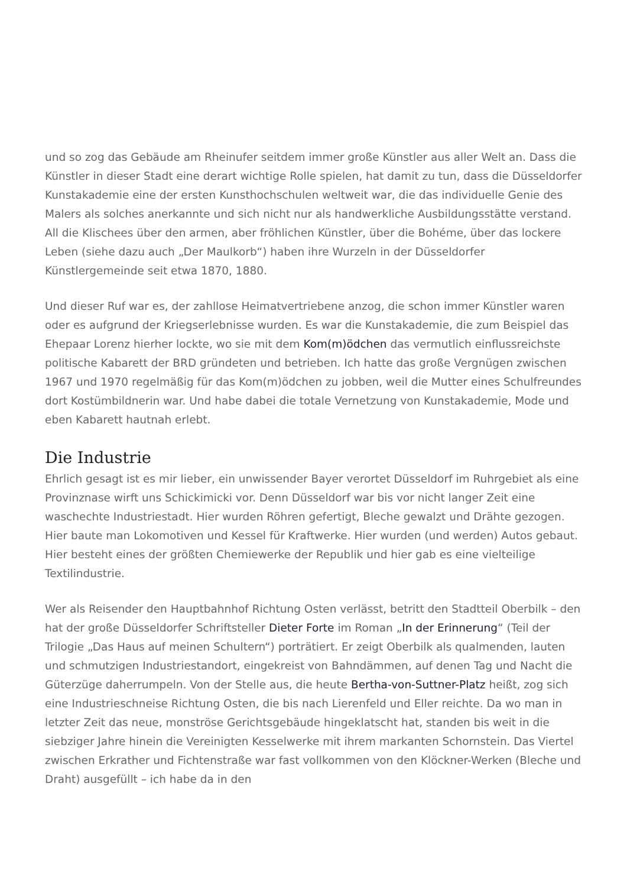und so zog das Gebäude am Rheinufer seitdem immer große Künstler aus aller Welt an. Dass die Künstler in dieser Stadt eine derart wichtige Rolle spielen, hat damit zu tun, dass die Düsseldorfer Kunstakademie eine der ersten Kunsthochschulen weltweit war, die das individuelle Genie des Malers als solches anerkannte und sich nicht nur als handwerkliche Ausbildungsstätte verstand. All die Klischees über den armen, aber fröhlichen Künstler, über die Bohéme, über das lockere Leben (siehe dazu auch „Der Maulkorb“) haben ihre Wurzeln in der Düsseldorfer Künstlergemeinde seit etwa 1870, 1880.
Und dieser Ruf war es, der zahllose Heimatvertriebene anzog, die schon immer Künstler waren oder es aufgrund der Kriegserlebnisse wurden. Es war die Kunstakademie, die zum Beispiel das Ehepaar Lorenz hierher lockte, wo sie mit dem Kom(m)ödchen das vermutlich einflussreichste politische Kabarett der BRD gründeten und betrieben. Ich hatte das große Vergnügen zwischen 1967 und 1970 regelmäßig für das Kom(m)ödchen zu jobben, weil die Mutter eines Schulfreundes dort Kostümbildnerin war. Und habe dabei die totale Vernetzung von Kunstakademie, Mode und eben Kabarett hautnah erlebt.
Die Industrie
Ehrlich gesagt ist es mir lieber, ein unwissender Bayer verortet Düsseldorf im Ruhrgebiet als eine Provinznase wirft uns Schickimicki vor. Denn Düsseldorf war bis vor nicht langer Zeit eine waschechte Industriestadt. Hier wurden Röhren gefertigt, Bleche gewalzt und Drähte gezogen. Hier baute man Lokomotiven und Kessel für Kraftwerke. Hier wurden (und werden) Autos gebaut. Hier besteht eines der größten Chemiewerke der Republik und hier gab es eine vielteilige Textilindustrie.
Wer als Reisender den Hauptbahnhof Richtung Osten verlässt, betritt den Stadtteil Oberbilk – den hat der große Düsseldorfer Schriftsteller Dieter Forte im Roman „In der Erinnerung“ (Teil der Trilogie „Das Haus auf meinen Schultern“) porträtiert. Er zeigt Oberbilk als qualmenden, lauten und schmutzigen Industriestandort, eingekreist von Bahndämmen, auf denen Tag und Nacht die Güterzüge daherrumpeln. Von der Stelle aus, die heute Bertha-von-Suttner-Platz heißt, zog sich eine Industrieschneise Richtung Osten, die bis nach Lierenfeld und Eller reichte. Da wo man in letzter Zeit das neue, monströse Gerichtsgebäude hingeklatscht hat, standen bis weit in die siebziger Jahre hinein die Vereinigten Kesselwerke mit ihrem markanten Schornstein. Das Viertel zwischen Erkrather und Fichtenstraße war fast vollkommen von den Klöckner-Werken (Bleche und Draht) ausgefüllt – ich habe da in den